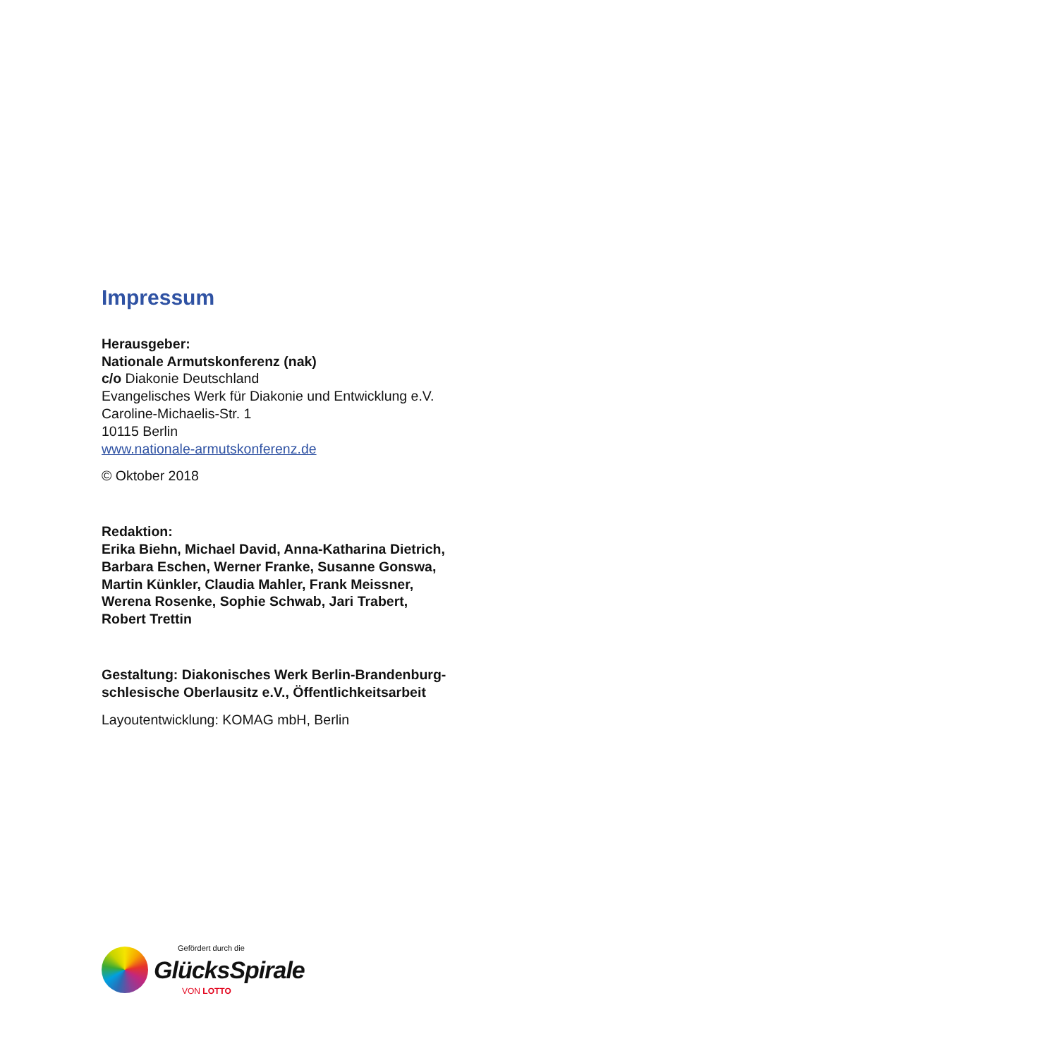Impressum
Herausgeber:
Nationale Armutskonferenz (nak)
c/o Diakonie Deutschland
Evangelisches Werk für Diakonie und Entwicklung e.V.
Caroline-Michaelis-Str. 1
10115 Berlin
www.nationale-armutskonferenz.de
© Oktober 2018
Redaktion:
Erika Biehn, Michael David, Anna-Katharina Dietrich,
Barbara Eschen, Werner Franke, Susanne Gonswa,
Martin Künkler, Claudia Mahler, Frank Meissner,
Werena Rosenke, Sophie Schwab, Jari Trabert,
Robert Trettin
Gestaltung: Diakonisches Werk Berlin-Brandenburg-
schlesische Oberlausitz e.V., Öffentlichkeitsarbeit
Layoutentwicklung: KOMAG mbH, Berlin
Gefördert durch die
GlücksSpirale
VON LOTTO